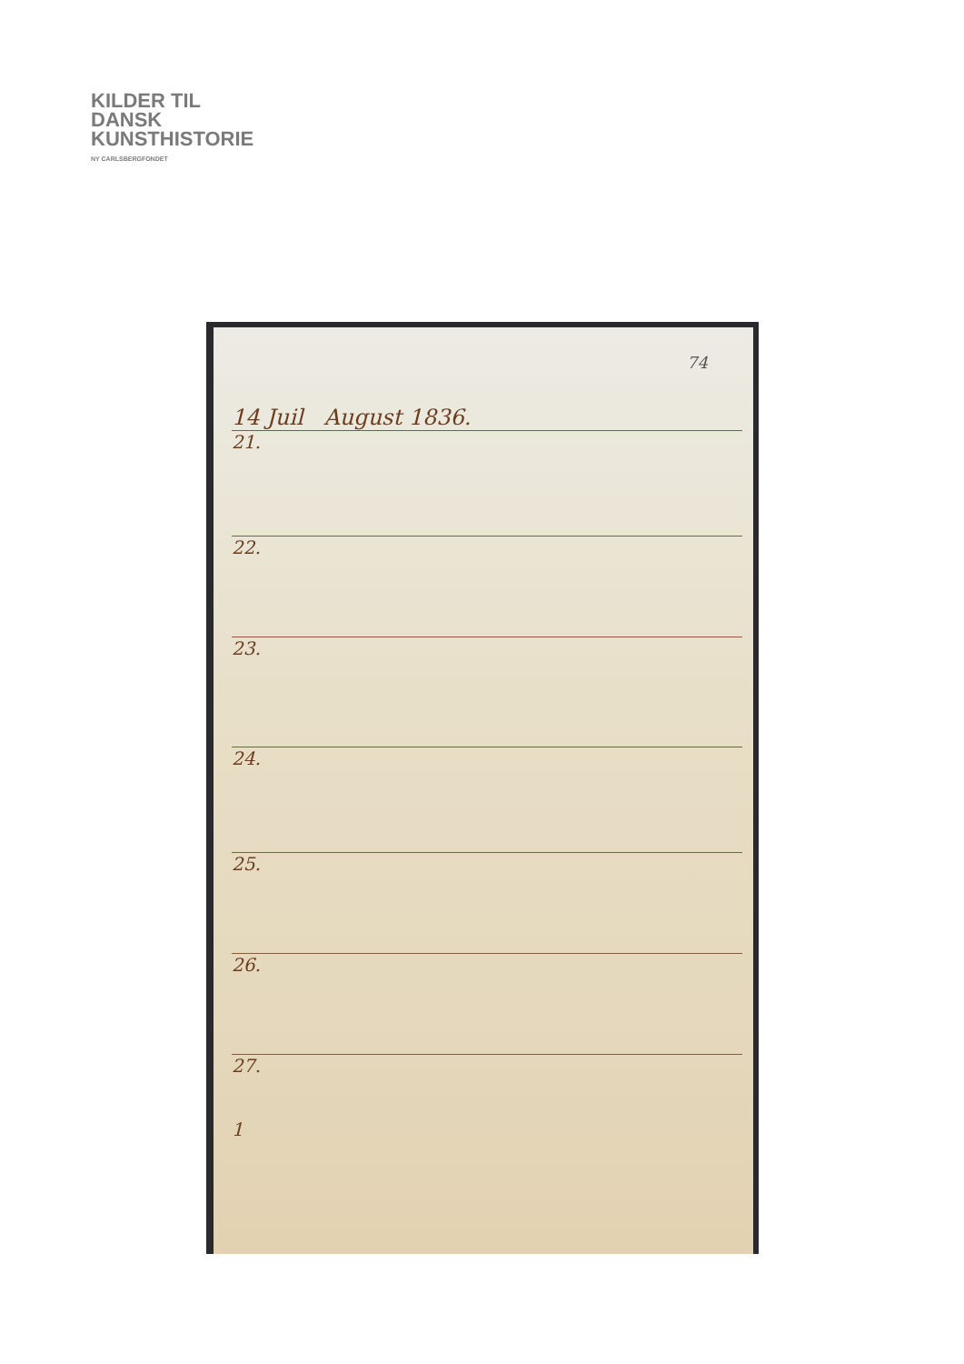KILDER TIL
DANSK
KUNSTHISTORIE
NY CARLSBERGFONDET
74
14 Juil August 1836.
21.
22.
23.
24.
25.
26.
27.
1